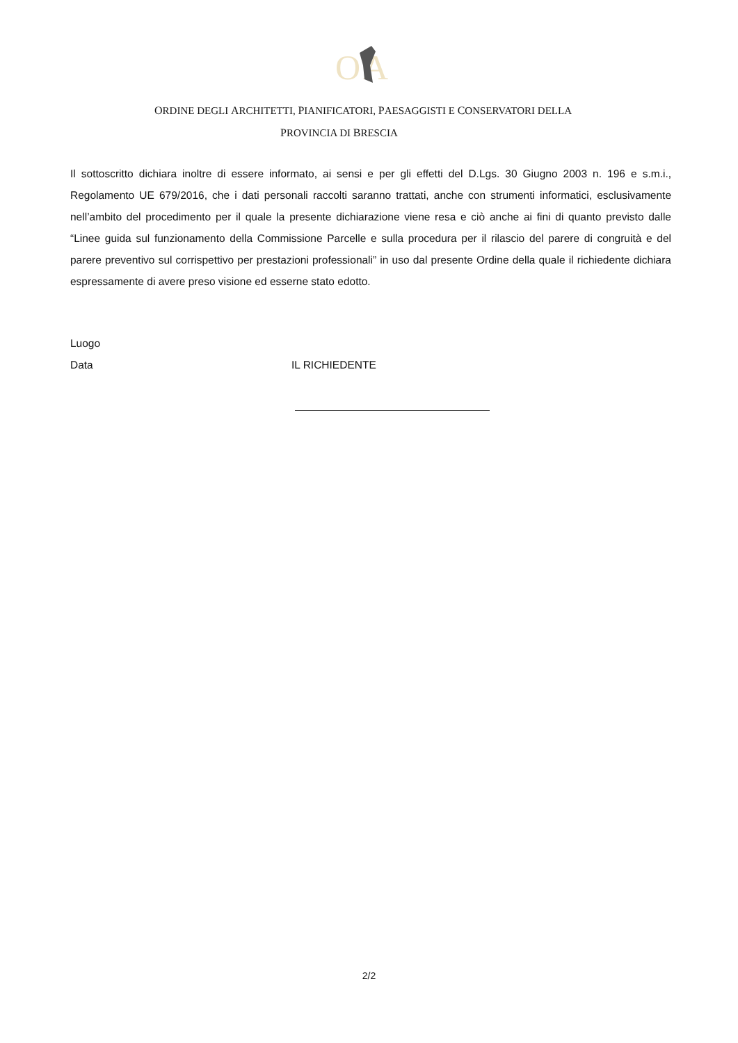O
A
ORDINE DEGLI ARCHITETTI, PIANIFICATORI, PAESAGGISTI E CONSERVATORI DELLA
PROVINCIA DI BRESCIA
Il sottoscritto dichiara inoltre di essere informato, ai sensi e per gli effetti del D.Lgs. 30 Giugno 2003 n. 196 e s.m.i., Regolamento UE 679/2016, che i dati personali raccolti saranno trattati, anche con strumenti informatici, esclusivamente nell’ambito del procedimento per il quale la presente dichiarazione viene resa e ciò anche ai fini di quanto previsto dalle “Linee guida sul funzionamento della Commissione Parcelle e sulla procedura per il rilascio del parere di congruità e del parere preventivo sul corrispettivo per prestazioni professionali” in uso dal presente Ordine della quale il richiedente dichiara espressamente di avere preso visione ed esserne stato edotto.
Luogo
Data IL RICHIEDENTE
2/2